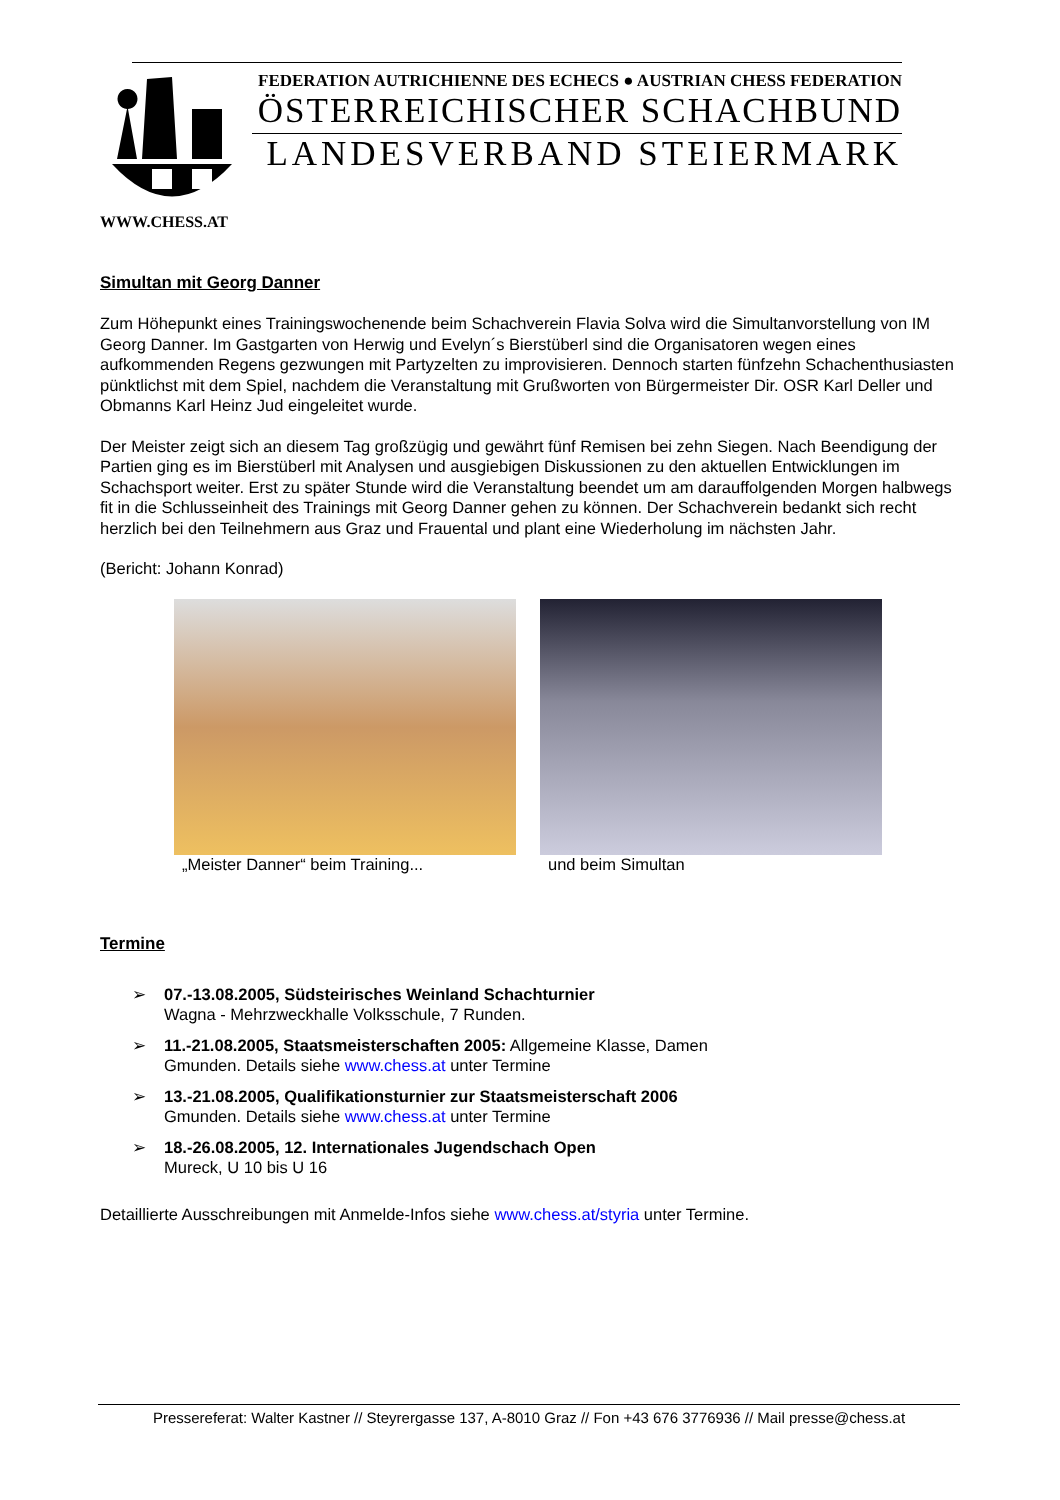FEDERATION AUTRICHIENNE DES ECHECS ● AUSTRIAN CHESS FEDERATION
ÖSTERREICHISCHER SCHACHBUND
LANDESVERBAND STEIERMARK
WWW.CHESS.AT
Simultan mit Georg Danner
Zum Höhepunkt eines Trainingswochenende beim Schachverein Flavia Solva wird die Simultanvorstellung von IM Georg Danner. Im Gastgarten von Herwig und Evelyn´s Bierstüberl sind die Organisatoren wegen eines aufkommenden Regens gezwungen mit Partyzelten zu improvisieren. Dennoch starten fünfzehn Schachenthusiasten pünktlichst mit dem Spiel, nachdem die Veranstaltung mit Grußworten von Bürgermeister Dir. OSR Karl Deller und Obmanns Karl Heinz Jud eingeleitet wurde.
Der Meister zeigt sich an diesem Tag großzügig und gewährt fünf Remisen bei zehn Siegen. Nach Beendigung der Partien ging es im Bierstüberl mit Analysen und ausgiebigen Diskussionen zu den aktuellen Entwicklungen im Schachsport weiter. Erst zu später Stunde wird die Veranstaltung beendet um am darauffolgenden Morgen halbwegs fit in die Schlusseinheit des Trainings mit Georg Danner gehen zu können. Der Schachverein bedankt sich recht herzlich bei den Teilnehmern aus Graz und Frauental und plant eine Wiederholung im nächsten Jahr.
(Bericht: Johann Konrad)
„Meister Danner“ beim Training... und beim Simultan
Termine
➢ 07.-13.08.2005, Südsteirisches Weinland Schachturnier
Wagna - Mehrzweckhalle Volksschule, 7 Runden.
➢ 11.-21.08.2005, Staatsmeisterschaften 2005: Allgemeine Klasse, Damen
Gmunden. Details siehe www.chess.at unter Termine
➢ 13.-21.08.2005, Qualifikationsturnier zur Staatsmeisterschaft 2006
Gmunden. Details siehe www.chess.at unter Termine
➢ 18.-26.08.2005, 12. Internationales Jugendschach Open
Mureck, U 10 bis U 16
Detaillierte Ausschreibungen mit Anmelde-Infos siehe www.chess.at/styria unter Termine.
Pressereferat: Walter Kastner // Steyrergasse 137, A-8010 Graz // Fon +43 676 3776936 // Mail presse@chess.at